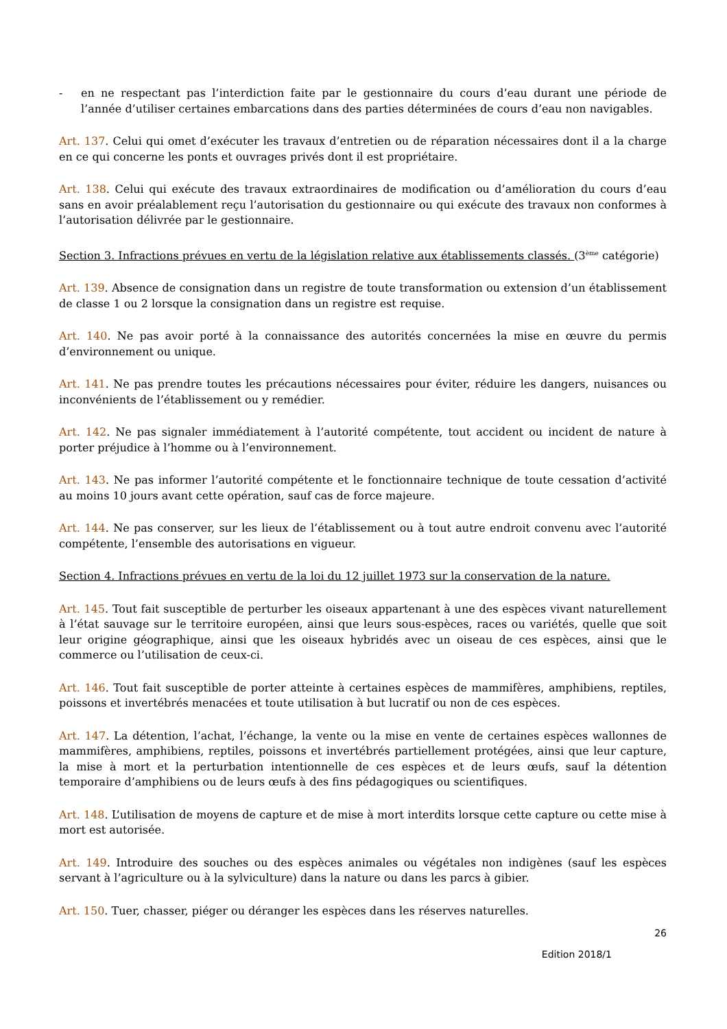- en ne respectant pas l’interdiction faite par le gestionnaire du cours d’eau durant une période de l’année d’utiliser certaines embarcations dans des parties déterminées de cours d’eau non navigables.
Art. 137. Celui qui omet d’exécuter les travaux d’entretien ou de réparation nécessaires dont il a la charge en ce qui concerne les ponts et ouvrages privés dont il est propriétaire.
Art. 138. Celui qui exécute des travaux extraordinaires de modification ou d’amélioration du cours d’eau sans en avoir préalablement reçu l’autorisation du gestionnaire ou qui exécute des travaux non conformes à l’autorisation délivrée par le gestionnaire.
Section 3. Infractions prévues en vertu de la législation relative aux établissements classés. (3<sup>ème</sup> catégorie)
Art. 139. Absence de consignation dans un registre de toute transformation ou extension d’un établissement de classe 1 ou 2 lorsque la consignation dans un registre est requise.
Art. 140. Ne pas avoir porté à la connaissance des autorités concernées la mise en œuvre du permis d’environnement ou unique.
Art. 141. Ne pas prendre toutes les précautions nécessaires pour éviter, réduire les dangers, nuisances ou inconvénients de l’établissement ou y remédier.
Art. 142. Ne pas signaler immédiatement à l’autorité compétente, tout accident ou incident de nature à porter préjudice à l’homme ou à l’environnement.
Art. 143. Ne pas informer l’autorité compétente et le fonctionnaire technique de toute cessation d’activité au moins 10 jours avant cette opération, sauf cas de force majeure.
Art. 144. Ne pas conserver, sur les lieux de l’établissement ou à tout autre endroit convenu avec l’autorité compétente, l’ensemble des autorisations en vigueur.
Section 4. Infractions prévues en vertu de la loi du 12 juillet 1973 sur la conservation de la nature.
Art. 145. Tout fait susceptible de perturber les oiseaux appartenant à une des espèces vivant naturellement à l’état sauvage sur le territoire européen, ainsi que leurs sous-espèces, races ou variétés, quelle que soit leur origine géographique, ainsi que les oiseaux hybridés avec un oiseau de ces espèces, ainsi que le commerce ou l’utilisation de ceux-ci.
Art. 146. Tout fait susceptible de porter atteinte à certaines espèces de mammifères, amphibiens, reptiles, poissons et invertébrés menacées et toute utilisation à but lucratif ou non de ces espèces.
Art. 147. La détention, l’achat, l’échange, la vente ou la mise en vente de certaines espèces wallonnes de mammifères, amphibiens, reptiles, poissons et invertébrés partiellement protégées, ainsi que leur capture, la mise à mort et la perturbation intentionnelle de ces espèces et de leurs œufs, sauf la détention temporaire d’amphibiens ou de leurs œufs à des fins pédagogiques ou scientifiques.
Art. 148. L’utilisation de moyens de capture et de mise à mort interdits lorsque cette capture ou cette mise à mort est autorisée.
Art. 149. Introduire des souches ou des espèces animales ou végétales non indigènes (sauf les espèces servant à l’agriculture ou à la sylviculture) dans la nature ou dans les parcs à gibier.
Art. 150. Tuer, chasser, piéger ou déranger les espèces dans les réserves naturelles.
26
Edition 2018/1